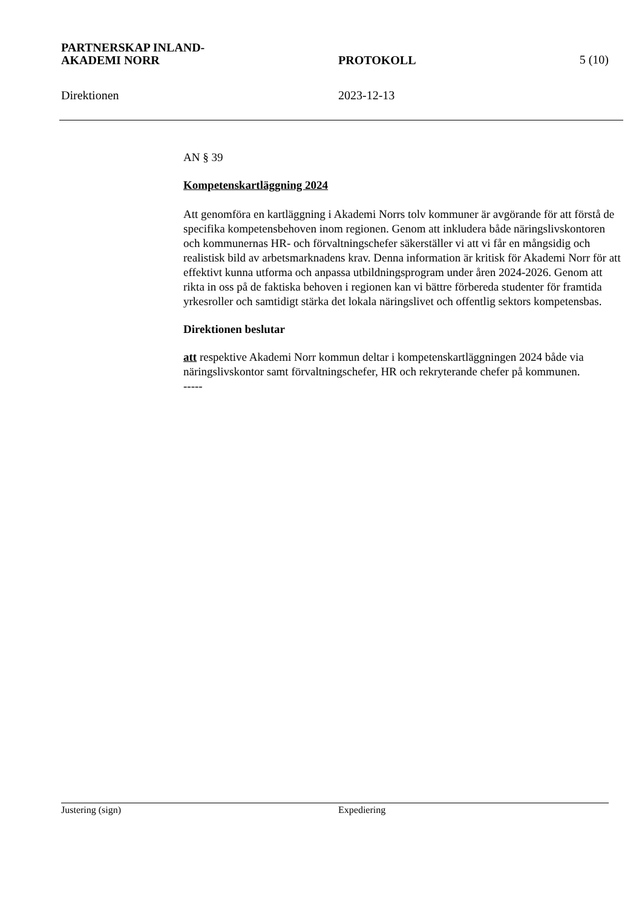PARTNERSKAP INLAND-
AKADEMI NORR
PROTOKOLL
5 (10)
Direktionen
2023-12-13
AN § 39
Kompetenskartläggning 2024
Att genomföra en kartläggning i Akademi Norrs tolv kommuner är avgörande för att förstå de specifika kompetensbehoven inom regionen. Genom att inkludera både näringslivskontoren och kommunernas HR- och förvaltningschefer säkerställer vi att vi får en mångsidig och realistisk bild av arbetsmarknadens krav. Denna information är kritisk för Akademi Norr för att effektivt kunna utforma och anpassa utbildningsprogram under åren 2024-2026. Genom att rikta in oss på de faktiska behoven i regionen kan vi bättre förbereda studenter för framtida yrkesroller och samtidigt stärka det lokala näringslivet och offentlig sektors kompetensbas.
Direktionen beslutar
att respektive Akademi Norr kommun deltar i kompetenskartläggningen 2024 både via näringslivskontor samt förvaltningschefer, HR och rekryterande chefer på kommunen.
-----
Justering (sign) Expediering